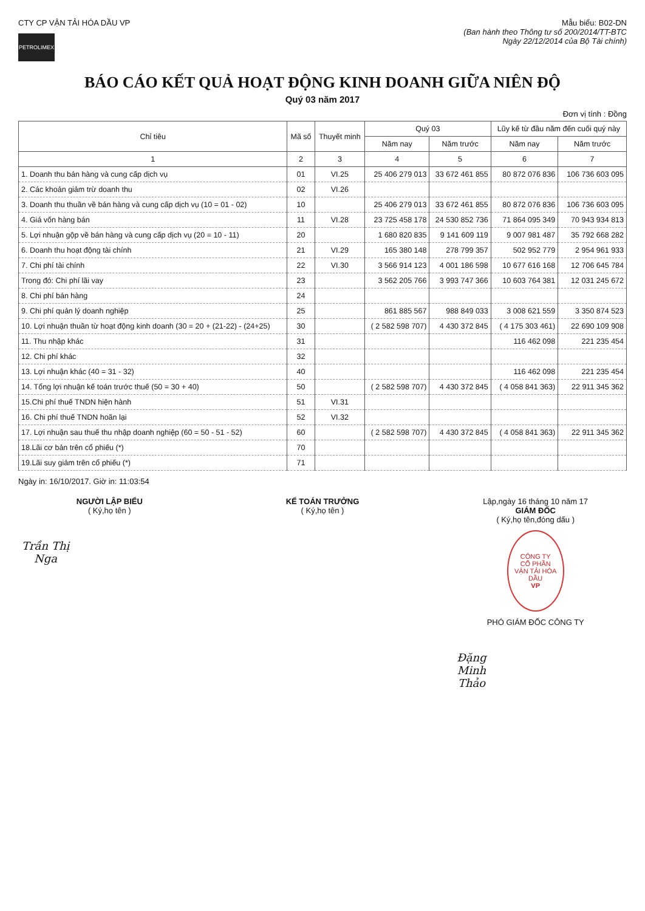CTY CP VẬN TẢI HÓA DẦU VP
PETROLIMEX
Mẫu biểu: B02-DN
(Ban hành theo Thông tư số 200/2014/TT-BTC
Ngày 22/12/2014 của Bộ Tài chính)
BÁO CÁO KẾT QUẢ HOẠT ĐỘNG KINH DOANH GIỮA NIÊN ĐỘ
Quý 03 năm 2017
Đơn vị tính : Đồng
| Chỉ tiêu | Mã số | Thuyết minh | Quý 03 | | Lũy kế từ đầu năm đến cuối quý này | |
| --- | --- | --- | --- | --- | --- | --- |
| | | | Năm nay | Năm trước | Năm nay | Năm trước |
| 1 | 2 | 3 | 4 | 5 | 6 | 7 |
| 1. Doanh thu bán hàng và cung cấp dịch vụ | 01 | VI.25 | 25 406 279 013 | 33 672 461 855 | 80 872 076 836 | 106 736 603 095 |
| 2. Các khoản giảm trừ doanh thu | 02 | VI.26 | | | | |
| 3. Doanh thu thuần về bán hàng và cung cấp dịch vụ (10 = 01 - 02) | 10 | | 25 406 279 013 | 33 672 461 855 | 80 872 076 836 | 106 736 603 095 |
| 4. Giá vốn hàng bán | 11 | VI.28 | 23 725 458 178 | 24 530 852 736 | 71 864 095 349 | 70 943 934 813 |
| 5. Lợi nhuận gộp về bán hàng và cung cấp dịch vụ (20 = 10 - 11) | 20 | | 1 680 820 835 | 9 141 609 119 | 9 007 981 487 | 35 792 668 282 |
| 6. Doanh thu hoạt động tài chính | 21 | VI.29 | 165 380 148 | 278 799 357 | 502 952 779 | 2 954 961 933 |
| 7. Chi phí tài chính | 22 | VI.30 | 3 566 914 123 | 4 001 186 598 | 10 677 616 168 | 12 706 645 784 |
| Trong đó: Chi phí lãi vay | 23 | | 3 562 205 766 | 3 993 747 366 | 10 603 764 381 | 12 031 245 672 |
| 8. Chi phí bán hàng | 24 | | | | | |
| 9. Chi phí quản lý doanh nghiệp | 25 | | 861 885 567 | 988 849 033 | 3 008 621 559 | 3 350 874 523 |
| 10. Lợi nhuận thuần từ hoạt động kinh doanh (30 = 20 + (21-22) - (24+25) | 30 | | ( 2 582 598 707) | 4 430 372 845 | ( 4 175 303 461) | 22 690 109 908 |
| 11. Thu nhập khác | 31 | | | | 116 462 098 | 221 235 454 |
| 12. Chi phí khác | 32 | | | | | |
| 13. Lợi nhuận khác (40 = 31 - 32) | 40 | | | | 116 462 098 | 221 235 454 |
| 14. Tổng lợi nhuận kế toán trước thuế (50 = 30 + 40) | 50 | | ( 2 582 598 707) | 4 430 372 845 | ( 4 058 841 363) | 22 911 345 362 |
| 15.Chi phí thuế TNDN hiện hành | 51 | VI.31 | | | | |
| 16. Chi phí thuế TNDN hoãn lại | 52 | VI.32 | | | | |
| 17. Lợi nhuận sau thuế thu nhập doanh nghiệp (60 = 50 - 51 - 52) | 60 | | ( 2 582 598 707) | 4 430 372 845 | ( 4 058 841 363) | 22 911 345 362 |
| 18.Lãi cơ bản trên cổ phiếu (*) | 70 | | | | | |
| 19.Lãi suy giảm trên cổ phiếu (*) | 71 | | | | | |
Ngày in: 16/10/2017. Giờ in: 11:03:54
NGƯỜI LẬP BIỂU
( Ký,họ tên )
Trần Thị Nga
KẾ TOÁN TRƯỞNG
( Ký,họ tên )
Lập,ngày 16 tháng 10 năm 17
GIÁM ĐỐC
( Ký,họ tên,đóng dấu )
CÔNG TY
CỔ PHẦN
VẬN TẢI HÓA DẦU
VP
PHÓ GIÁM ĐỐC CÔNG TY
Đặng Minh Thảo